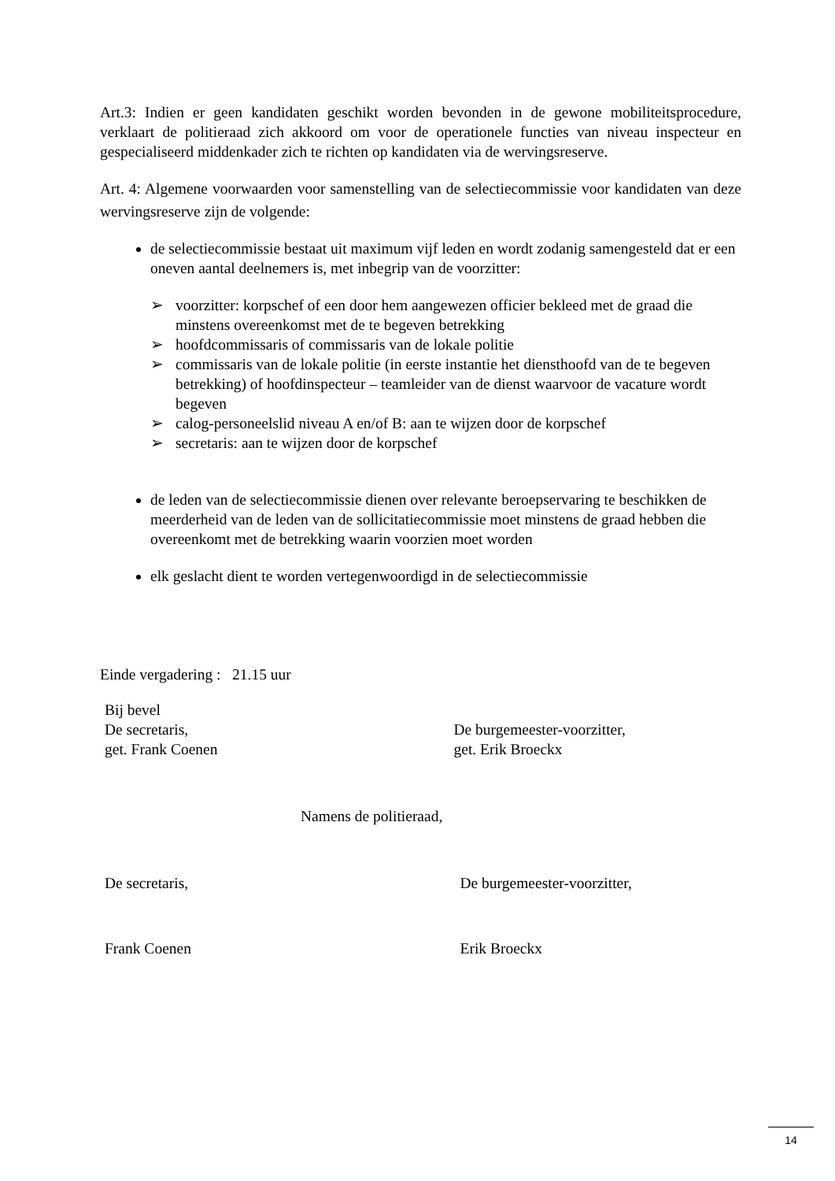Art.3: Indien er geen kandidaten geschikt worden bevonden in de gewone mobiliteitsprocedure, verklaart de politieraad zich akkoord om voor de operationele functies van niveau inspecteur en gespecialiseerd middenkader zich te richten op kandidaten via de wervingsreserve.
Art. 4: Algemene voorwaarden voor samenstelling van de selectiecommissie voor kandidaten van deze wervingsreserve zijn de volgende:
de selectiecommissie bestaat uit maximum vijf leden en wordt zodanig samengesteld dat er een oneven aantal deelnemers is, met inbegrip van de voorzitter:
➢ voorzitter: korpschef of een door hem aangewezen officier bekleed met de graad die minstens overeenkomst met de te begeven betrekking
➢ hoofdcommissaris of commissaris van de lokale politie
➢ commissaris van de lokale politie (in eerste instantie het diensthoofd van de te begeven betrekking) of hoofdinspecteur – teamleider van de dienst waarvoor de vacature wordt begeven
➢ calog-personeelslid niveau A en/of B: aan te wijzen door de korpschef
➢ secretaris: aan te wijzen door de korpschef
de leden van de selectiecommissie dienen over relevante beroepservaring te beschikken de meerderheid van de leden van de sollicitatiecommissie moet minstens de graad hebben die overeenkomt met de betrekking waarin voorzien moet worden
elk geslacht dient te worden vertegenwoordigd in de selectiecommissie
Einde vergadering : 21.15 uur
Bij bevel
De secretaris,
get. Frank Coenen
De burgemeester-voorzitter,
get. Erik Broeckx
Namens de politieraad,
De secretaris, De burgemeester-voorzitter,
Frank Coenen Erik Broeckx
14